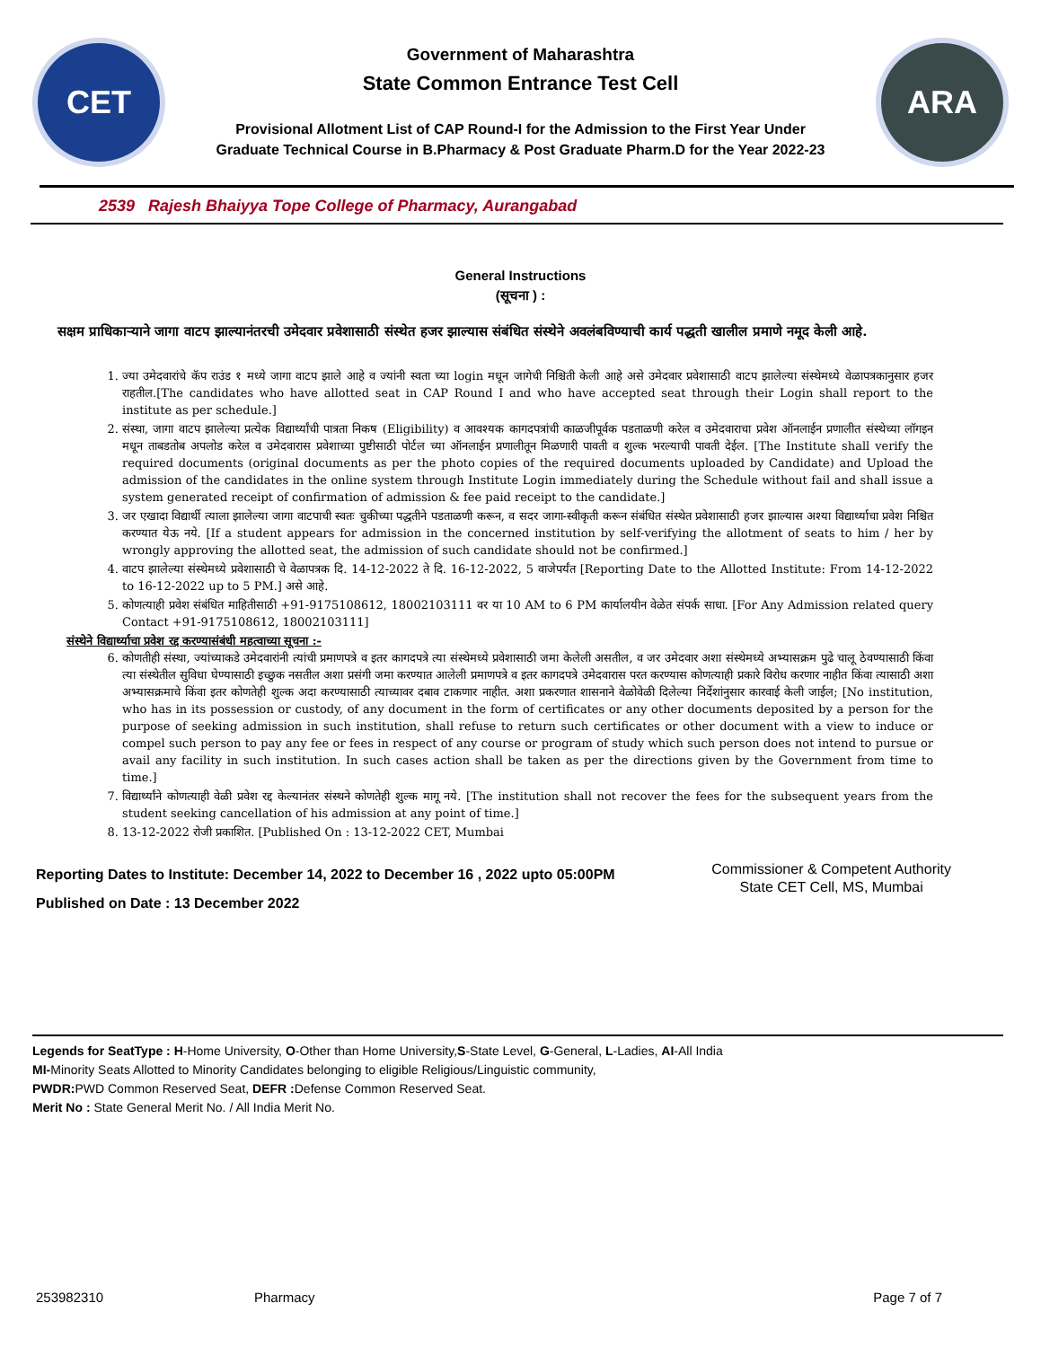CET
Government of Maharashtra
State Common Entrance Test Cell
Provisional Allotment List of CAP Round-I for the Admission to the First Year Under
Graduate Technical Course in B.Pharmacy & Post Graduate Pharm.D for the Year 2022-23
ARA
2539 Rajesh Bhaiyya Tope College of Pharmacy, Aurangabad
General Instructions
(सूचना ) :
सक्षम प्राधिकाऱ्याने जागा वाटप झाल्यानंतरची उमेदवार प्रवेशासाठी संस्थेत हजर झाल्यास संबंधित संस्थेने अवलंबविण्याची कार्य पद्धती खालील प्रमाणे नमूद केली आहे.
1. ज्या उमेदवारांचे कॅप राउंड १ मध्ये जागा वाटप झाले आहे व ज्यांनी स्वता च्या login मधून जागेची निश्चिती केली आहे असे उमेदवार प्रवेशासाठी वाटप झालेल्या संस्थेमध्ये वेळापत्रकानुसार हजर राहतील.[The candidates who have allotted seat in CAP Round I and who have accepted seat through their Login shall report to the institute as per schedule.]
2. संस्था, जागा वाटप झालेल्या प्रत्येक विद्यार्थ्यांची पात्रता निकष (Eligibility) व आवश्यक कागदपत्रांची काळजीपूर्वक पडताळणी करेल व उमेदवाराचा प्रवेश ऑनलाईन प्रणालीत संस्थेच्या लॉगइन मधून ताबडतोब अपलोड करेल व उमेदवारास प्रवेशाच्या पुष्टीसाठी पोर्टल च्या ऑनलाईन प्रणालीतून मिळणारी पावती व शुल्क भरल्याची पावती देईल. [The Institute shall verify the required documents (original documents as per the photo copies of the required documents uploaded by Candidate) and Upload the admission of the candidates in the online system through Institute Login immediately during the Schedule without fail and shall issue a system generated receipt of confirmation of admission & fee paid receipt to the candidate.]
3. जर एखादा विद्यार्थी त्याला झालेल्या जागा वाटपाची स्वतः चुकीच्या पद्धतीने पडताळणी करून, व सदर जागा-स्वीकृती करून संबंधित संस्थेत प्रवेशासाठी हजर झाल्यास अश्या विद्यार्थ्याचा प्रवेश निश्चित करण्यात येऊ नये. [If a student appears for admission in the concerned institution by self-verifying the allotment of seats to him / her by wrongly approving the allotted seat, the admission of such candidate should not be confirmed.]
4. वाटप झालेल्या संस्थेमध्ये प्रवेशासाठी चे वेळापत्रक दि. 14-12-2022 ते दि. 16-12-2022, 5 वाजेपर्यंत [Reporting Date to the Allotted Institute: From 14-12-2022 to 16-12-2022 up to 5 PM.] असे आहे.
5. कोणत्याही प्रवेश संबंधित माहितीसाठी +91-9175108612, 18002103111 वर या 10 AM to 6 PM कार्यालयीन वेळेत संपर्क साधा. [For Any Admission related query Contact +91-9175108612, 18002103111]
संस्थेने विद्यार्थ्याचा प्रवेश रद्द करण्यासंबंधी महत्वाच्या सूचना :-
6. कोणतीही संस्था, ज्यांच्याकडे उमेदवारांनी त्यांची प्रमाणपत्रे व इतर कागदपत्रे त्या संस्थेमध्ये प्रवेशासाठी जमा केलेली असतील, व जर उमेदवार अशा संस्थेमध्ये अभ्यासक्रम पुढे चालू ठेवण्यासाठी किंवा त्या संस्थेतील सुविधा घेण्यासाठी इच्छुक नसतील अशा प्रसंगी जमा करण्यात आलेली प्रमाणपत्रे व इतर कागदपत्रे उमेदवारास परत करण्यास कोणत्याही प्रकारे विरोध करणार नाहीत किंवा त्यासाठी अशा अभ्यासक्रमाचे किंवा इतर कोणतेही शुल्क अदा करण्यासाठी त्याच्यावर दबाव टाकणार नाहीत. अशा प्रकरणात शासनाने वेळोवेळी दिलेल्या निर्देशांनुसार कारवाई केली जाईल; [No institution, who has in its possession or custody, of any document in the form of certificates or any other documents deposited by a person for the purpose of seeking admission in such institution, shall refuse to return such certificates or other document with a view to induce or compel such person to pay any fee or fees in respect of any course or program of study which such person does not intend to pursue or avail any facility in such institution. In such cases action shall be taken as per the directions given by the Government from time to time.]
7. विद्यार्थ्यांने कोणत्याही वेळी प्रवेश रद्द केल्यानंतर संस्थने कोणतेही शुल्क मागू नये. [The institution shall not recover the fees for the subsequent years from the student seeking cancellation of his admission at any point of time.]
8. 13-12-2022 रोजी प्रकाशित. [Published On : 13-12-2022 CET, Mumbai
Reporting Dates to Institute: December 14, 2022 to December 16 , 2022 upto 05:00PM
Published on Date : 13 December 2022
Commissioner & Competent Authority
State CET Cell, MS, Mumbai
Legends for SeatType : H-Home University, O-Other than Home University,S-State Level, G-General, L-Ladies, AI-All India
MI-Minority Seats Allotted to Minority Candidates belonging to eligible Religious/Linguistic community,
PWDR: PWD Common Reserved Seat, DEFR : Defense Common Reserved Seat.
Merit No : State General Merit No. / All India Merit No.
253982310 Pharmacy Page 7 of 7